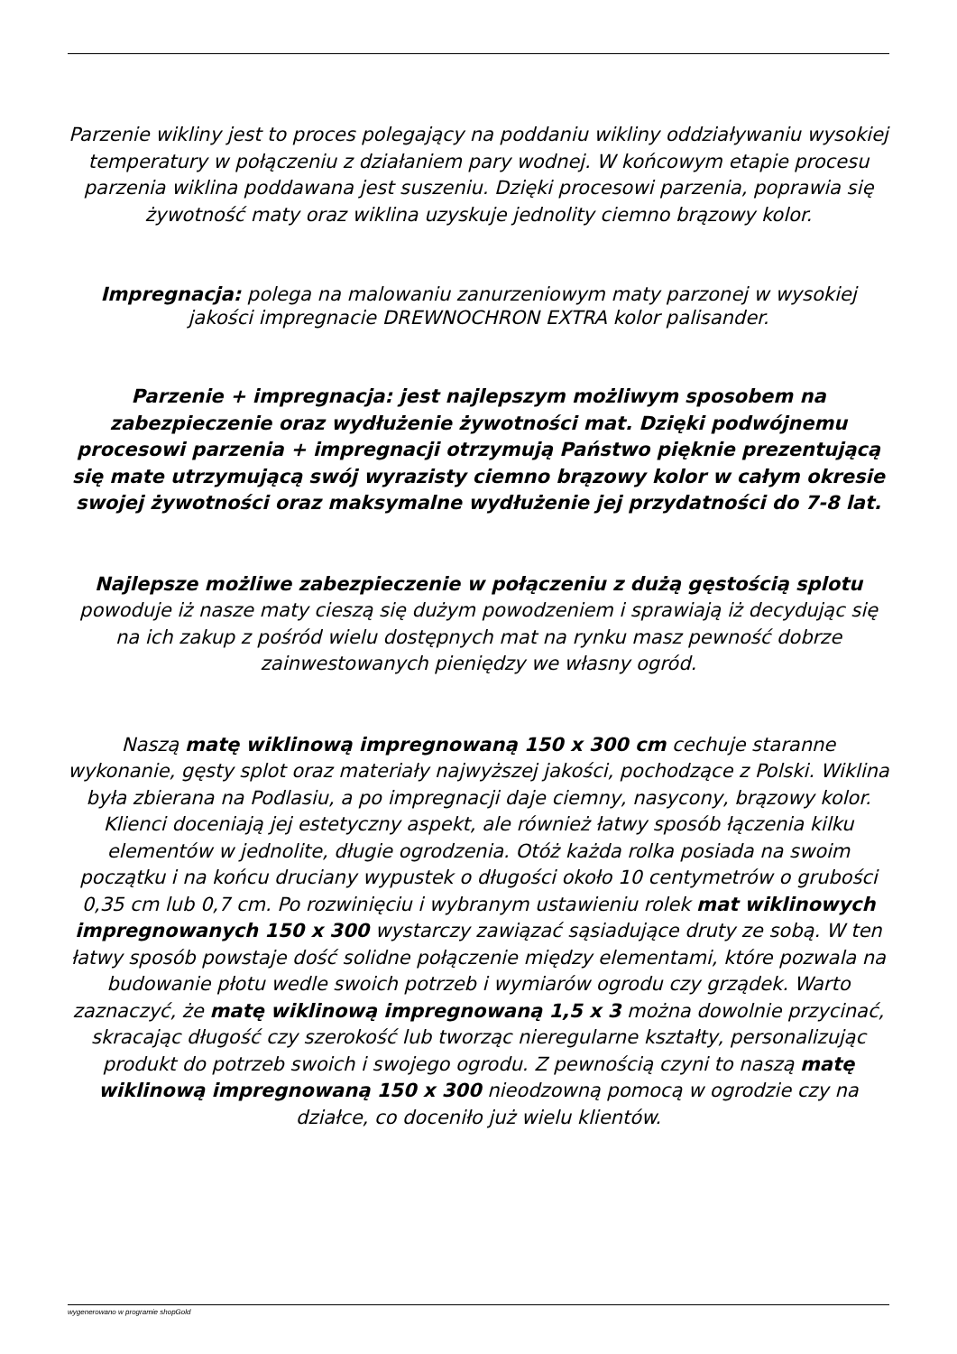Parzenie wikliny jest to proces polegający na poddaniu wikliny oddziaływaniu wysokiej temperatury w połączeniu z działaniem pary wodnej. W końcowym etapie procesu parzenia wiklina poddawana jest suszeniu. Dzięki procesowi parzenia, poprawia się żywotność maty oraz wiklina uzyskuje jednolity ciemno brązowy kolor.
Impregnacja: polega na malowaniu zanurzeniowym maty parzonej w wysokiej jakości impregnacie DREWNOCHRON EXTRA kolor palisander.
Parzenie + impregnacja: jest najlepszym możliwym sposobem na zabezpieczenie oraz wydłużenie żywotności mat. Dzięki podwójnemu procesowi parzenia + impregnacji otrzymują Państwo pięknie prezentującą się mate utrzymującą swój wyrazisty ciemno brązowy kolor w całym okresie swojej żywotności oraz maksymalne wydłużenie jej przydatności do 7-8 lat.
Najlepsze możliwe zabezpieczenie w połączeniu z dużą gęstością splotu powoduje iż nasze maty cieszą się dużym powodzeniem i sprawiają iż decydując się na ich zakup z pośród wielu dostępnych mat na rynku masz pewność dobrze zainwestowanych pieniędzy we własny ogród.
Naszą matę wiklinową impregnowaną 150 x 300 cm cechuje staranne wykonanie, gęsty splot oraz materiały najwyższej jakości, pochodzące z Polski. Wiklina była zbierana na Podlasiu, a po impregnacji daje ciemny, nasycony, brązowy kolor. Klienci doceniają jej estetyczny aspekt, ale również łatwy sposób łączenia kilku elementów w jednolite, długie ogrodzenia. Otóż każda rolka posiada na swoim początku i na końcu druciany wypustek o długości około 10 centymetrów o grubości 0,35 cm lub 0,7 cm. Po rozwinięciu i wybranym ustawieniu rolek mat wiklinowych impregnowanych 150 x 300 wystarczy zawiązać sąsiadujące druty ze sobą. W ten łatwy sposób powstaje dość solidne połączenie między elementami, które pozwala na budowanie płotu wedle swoich potrzeb i wymiarów ogrodu czy grządek. Warto zaznaczyć, że matę wiklinową impregnowaną 1,5 x 3 można dowolnie przycinać, skracając długość czy szerokość lub tworząc nieregularne kształty, personalizując produkt do potrzeb swoich i swojego ogrodu. Z pewnością czyni to naszą matę wiklinową impregnowaną 150 x 300 nieodzowną pomocą w ogrodzie czy na działce, co doceniło już wielu klientów.
wygenerowano w programie shopGold